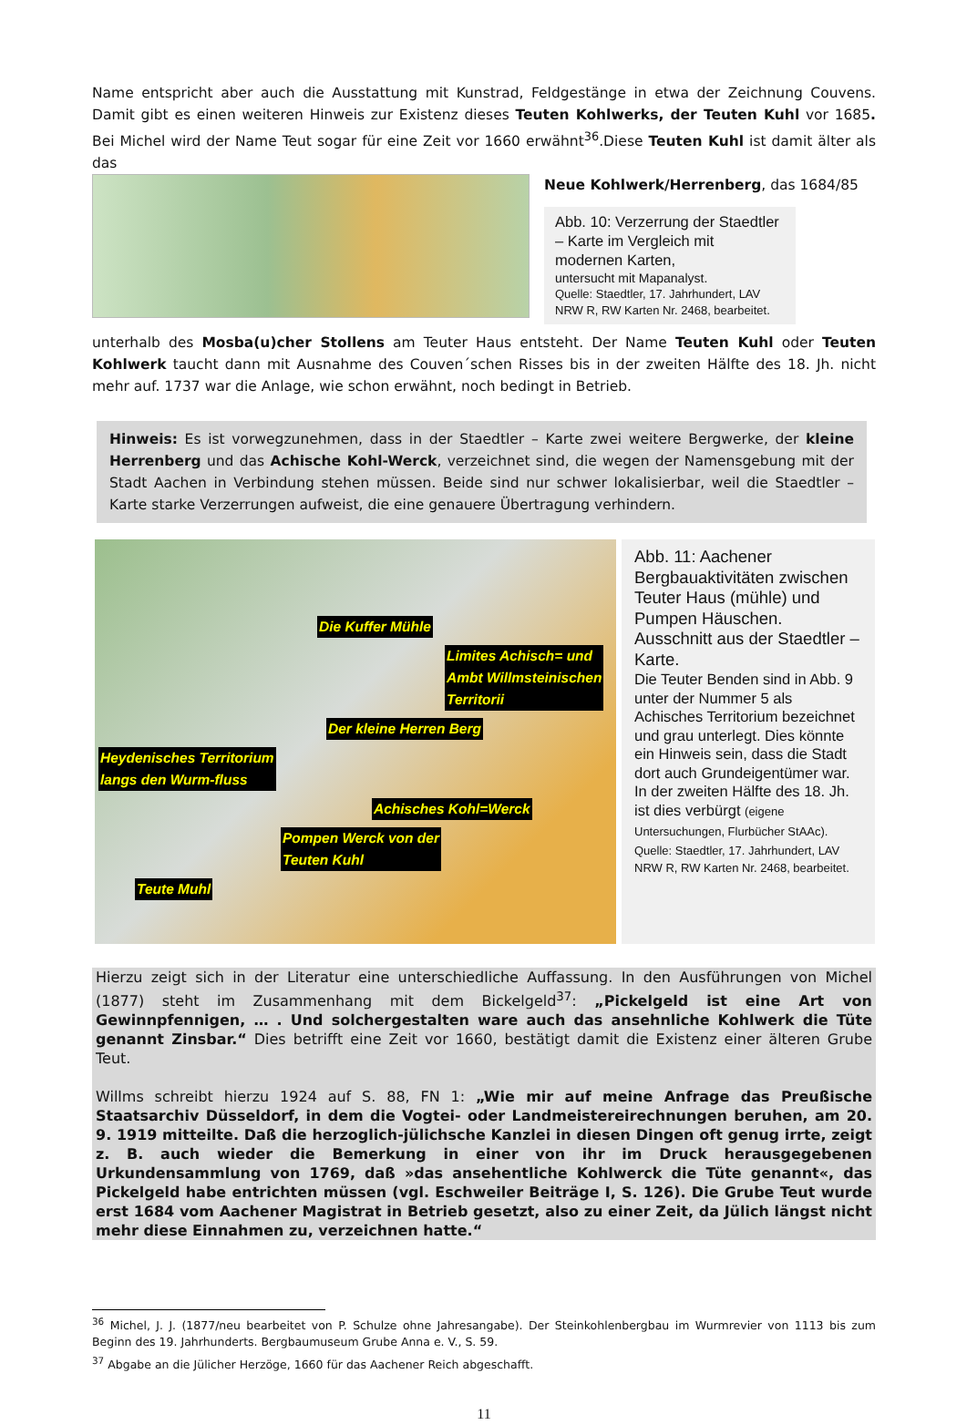Name entspricht aber auch die Ausstattung mit Kunstrad, Feldgestänge in etwa der Zeichnung Couvens. Damit gibt es einen weiteren Hinweis zur Existenz dieses Teuten Kohlwerks, der Teuten Kuhl vor 1685. Bei Michel wird der Name Teut sogar für eine Zeit vor 1660 erwähnt<sup>36</sup>.Diese Teuten Kuhl ist damit älter als das
Neue Kohlwerk/Herrenberg, das 1684/85
Abb. 10: Verzerrung der Staedtler – Karte im Vergleich mit modernen Karten,
untersucht mit Mapanalyst.
Quelle: Staedtler, 17. Jahrhundert, LAV NRW R, RW Karten Nr. 2468, bearbeitet.
unterhalb des Mosba(u)cher Stollens am Teuter Haus entsteht. Der Name Teuten Kuhl oder Teuten Kohlwerk taucht dann mit Ausnahme des Couven´schen Risses bis in der zweiten Hälfte des 18. Jh. nicht mehr auf. 1737 war die Anlage, wie schon erwähnt, noch bedingt in Betrieb.
Hinweis: Es ist vorwegzunehmen, dass in der Staedtler – Karte zwei weitere Bergwerke, der kleine Herrenberg und das Achische Kohl-Werck, verzeichnet sind, die wegen der Namensgebung mit der Stadt Aachen in Verbindung stehen müssen. Beide sind nur schwer lokalisierbar, weil die Staedtler – Karte starke Verzerrungen aufweist, die eine genauere Übertragung verhindern.
Die Kuffer Mühle
Limites Achisch= und
Ambt Willmsteinischen
Territorii
Der kleine Herren Berg
Heydenisches Territorium
langs den Wurm-fluss
Achisches Kohl=Werck
Pompen Werck von der
Teuten Kuhl
Teute Muhl
Abb. 11: Aachener Bergbauaktivitäten zwischen Teuter Haus (mühle) und Pumpen Häuschen.
Ausschnitt aus der Staedtler – Karte.
Die Teuter Benden sind in Abb. 9 unter der Nummer 5 als Achisches Territorium bezeichnet und grau unterlegt. Dies könnte ein Hinweis sein, dass die Stadt dort auch Grundeigentümer war. In der zweiten Hälfte des 18. Jh. ist dies verbürgt (eigene Untersuchungen, Flurbücher StAAc).
Quelle: Staedtler, 17. Jahrhundert, LAV NRW R, RW Karten Nr. 2468, bearbeitet.
Hierzu zeigt sich in der Literatur eine unterschiedliche Auffassung. In den Ausführungen von Michel (1877) steht im Zusammenhang mit dem Bickelgeld<sup>37</sup>: „Pickelgeld ist eine Art von Gewinnpfennigen, … . Und solchergestalten ware auch das ansehnliche Kohlwerk die Tüte genannt Zinsbar.“ Dies betrifft eine Zeit vor 1660, bestätigt damit die Existenz einer älteren Grube Teut.
Willms schreibt hierzu 1924 auf S. 88, FN 1: „Wie mir auf meine Anfrage das Preußische Staatsarchiv Düsseldorf, in dem die Vogtei- oder Landmeistereirechnungen beruhen, am 20. 9. 1919 mitteilte. Daß die herzoglich-jülichsche Kanzlei in diesen Dingen oft genug irrte, zeigt z. B. auch wieder die Bemerkung in einer von ihr im Druck herausgegebenen Urkundensammlung von 1769, daß »das ansehentliche Kohlwerck die Tüte genannt«, das Pickelgeld habe entrichten müssen (vgl. Eschweiler Beiträge I, S. 126). Die Grube Teut wurde erst 1684 vom Aachener Magistrat in Betrieb gesetzt, also zu einer Zeit, da Jülich längst nicht mehr diese Einnahmen zu, verzeichnen hatte.“
<sup>36</sup> Michel, J. J. (1877/neu bearbeitet von P. Schulze ohne Jahresangabe). Der Steinkohlenbergbau im Wurmrevier von 1113 bis zum Beginn des 19. Jahrhunderts. Bergbaumuseum Grube Anna e. V., S. 59.
<sup>37</sup> Abgabe an die Jülicher Herzöge, 1660 für das Aachener Reich abgeschafft.
11